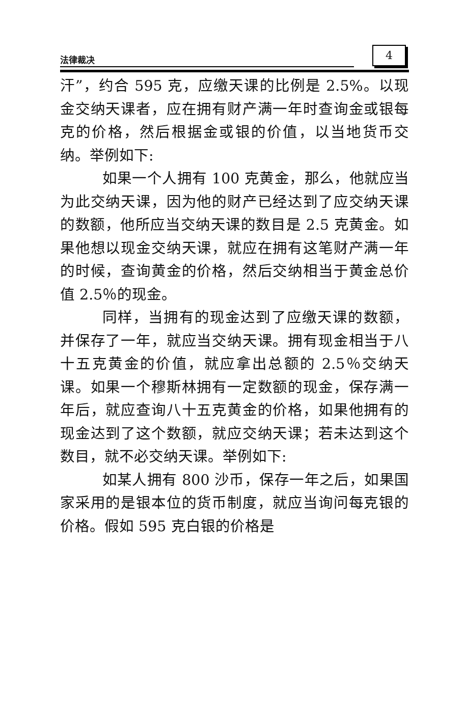法律裁决 4
汗”，约合 595 克，应缴天课的比例是 2.5%。以现金交纳天课者，应在拥有财产满一年时查询金或银每克的价格，然后根据金或银的价值，以当地货币交纳。举例如下:
如果一个人拥有 100 克黄金，那么，他就应当为此交纳天课，因为他的财产已经达到了应交纳天课的数额，他所应当交纳天课的数目是 2.5 克黄金。如果他想以现金交纳天课，就应在拥有这笔财产满一年的时候，查询黄金的价格，然后交纳相当于黄金总价值 2.5％的现金。
同样，当拥有的现金达到了应缴天课的数额，并保存了一年，就应当交纳天课。拥有现金相当于八十五克黄金的价值，就应拿出总额的 2.5％交纳天课。如果一个穆斯林拥有一定数额的现金，保存满一年后，就应查询八十五克黄金的价格，如果他拥有的现金达到了这个数额，就应交纳天课；若未达到这个数目，就不必交纳天课。举例如下:
如某人拥有 800 沙币，保存一年之后，如果国家采用的是银本位的货币制度，就应当询问每克银的价格。假如 595 克白银的价格是